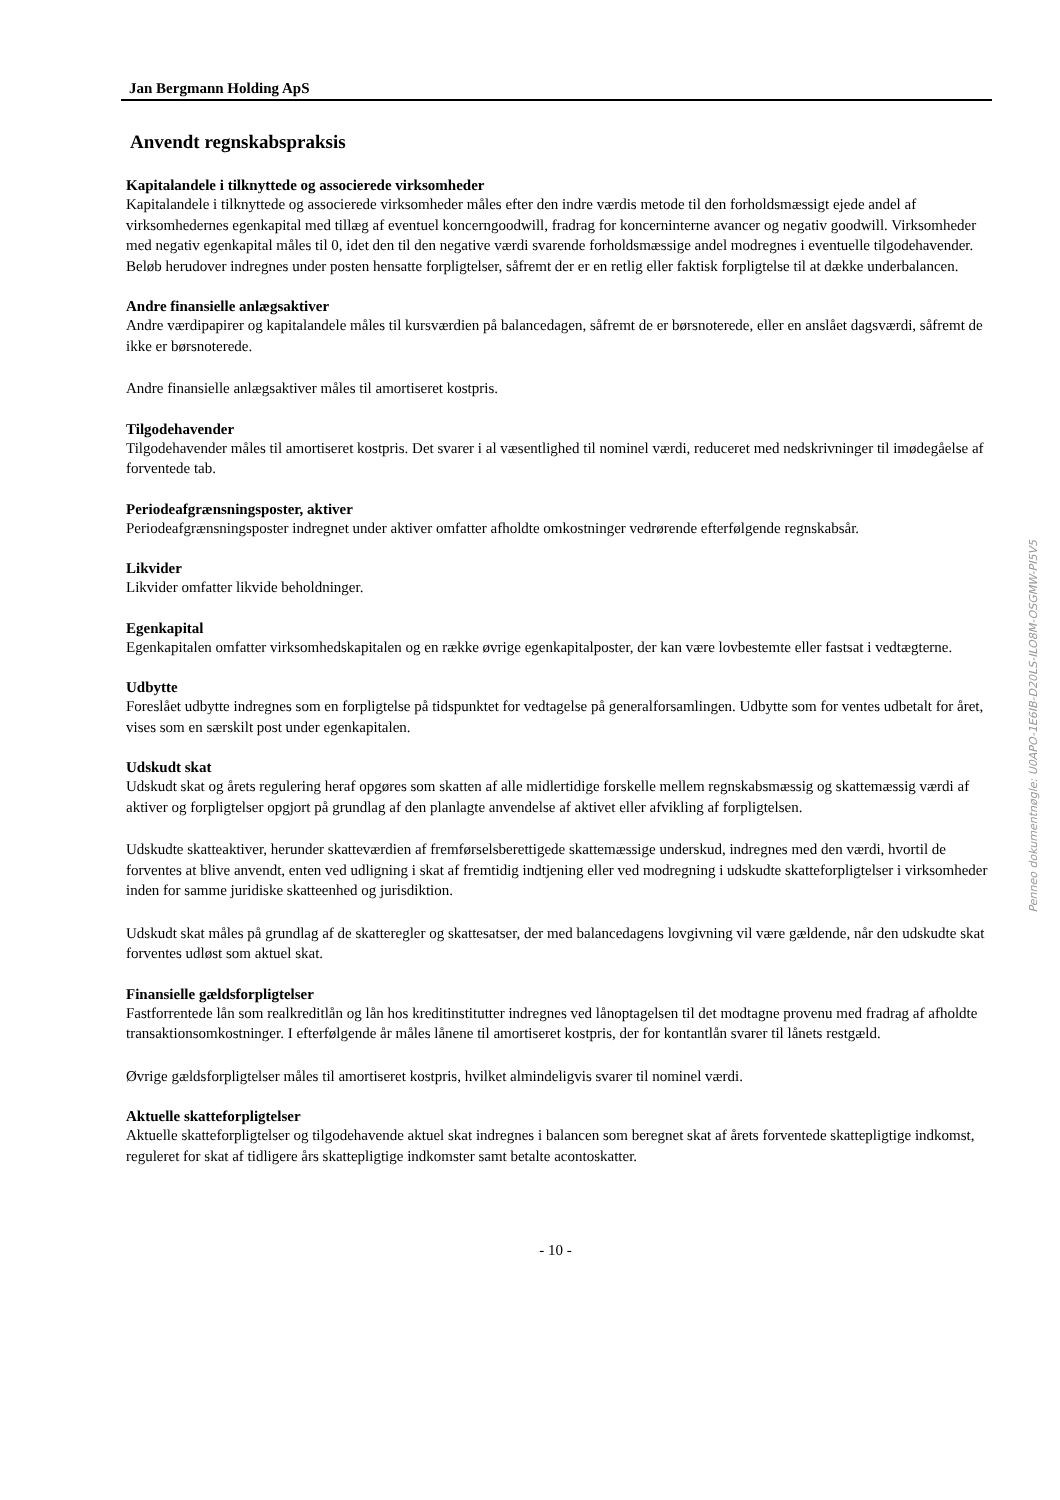Jan Bergmann Holding ApS
Anvendt regnskabspraksis
Kapitalandele i tilknyttede og associerede virksomheder
Kapitalandele i tilknyttede og associerede virksomheder måles efter den indre værdis metode til den forholdsmæssigt ejede andel af virksomhedernes egenkapital med tillæg af eventuel koncerngoodwill, fradrag for koncerninterne avancer og negativ goodwill. Virksomheder med negativ egenkapital måles til 0, idet den til den negative værdi svarende forholdsmæssige andel modregnes i eventuelle tilgodehavender. Beløb herudover indregnes under posten hensatte forpligtelser, såfremt der er en retlig eller faktisk forpligtelse til at dække underbalancen.
Andre finansielle anlægsaktiver
Andre værdipapirer og kapitalandele måles til kursværdien på balancedagen, såfremt de er børsnoterede, eller en anslået dagsværdi, såfremt de ikke er børsnoterede.
Andre finansielle anlægsaktiver måles til amortiseret kostpris.
Tilgodehavender
Tilgodehavender måles til amortiseret kostpris. Det svarer i al væsentlighed til nominel værdi, reduceret med nedskrivninger til imødegåelse af forventede tab.
Periodeafgrænsningsposter, aktiver
Periodeafgrænsningsposter indregnet under aktiver omfatter afholdte omkostninger vedrørende efterfølgende regnskabsår.
Likvider
Likvider omfatter likvide beholdninger.
Egenkapital
Egenkapitalen omfatter virksomhedskapitalen og en række øvrige egenkapitalposter, der kan være lovbestemte eller fastsat i vedtægterne.
Udbytte
Foreslået udbytte indregnes som en forpligtelse på tidspunktet for vedtagelse på generalforsamlingen. Udbytte som for ventes udbetalt for året, vises som en særskilt post under egenkapitalen.
Udskudt skat
Udskudt skat og årets regulering heraf opgøres som skatten af alle midlertidige forskelle mellem regnskabsmæssig og skattemæssig værdi af aktiver og forpligtelser opgjort på grundlag af den planlagte anvendelse af aktivet eller afvikling af forpligtelsen.
Udskudte skatteaktiver, herunder skatteværdien af fremførselsberettigede skattemæssige underskud, indregnes med den værdi, hvortil de forventes at blive anvendt, enten ved udligning i skat af fremtidig indtjening eller ved modregning i udskudte skatteforpligtelser i virksomheder inden for samme juridiske skatteenhed og jurisdiktion.
Udskudt skat måles på grundlag af de skatteregler og skattesatser, der med balancedagens lovgivning vil være gældende, når den udskudte skat forventes udløst som aktuel skat.
Finansielle gældsforpligtelser
Fastforrentede lån som realkreditlån og lån hos kreditinstitutter indregnes ved lånoptagelsen til det modtagne provenu med fradrag af afholdte transaktionsomkostninger. I efterfølgende år måles lånene til amortiseret kostpris, der for kontantlån svarer til lånets restgæld.
Øvrige gældsforpligtelser måles til amortiseret kostpris, hvilket almindeligvis svarer til nominel værdi.
Aktuelle skatteforpligtelser
Aktuelle skatteforpligtelser og tilgodehavende aktuel skat indregnes i balancen som beregnet skat af årets forventede skattepligtige indkomst, reguleret for skat af tidligere års skattepligtige indkomster samt betalte acontoskatter.
- 10 -
Penneo dokumentnøgle: U0APO-1E6IB-D20LS-ILO8M-OSGMW-PI5V5